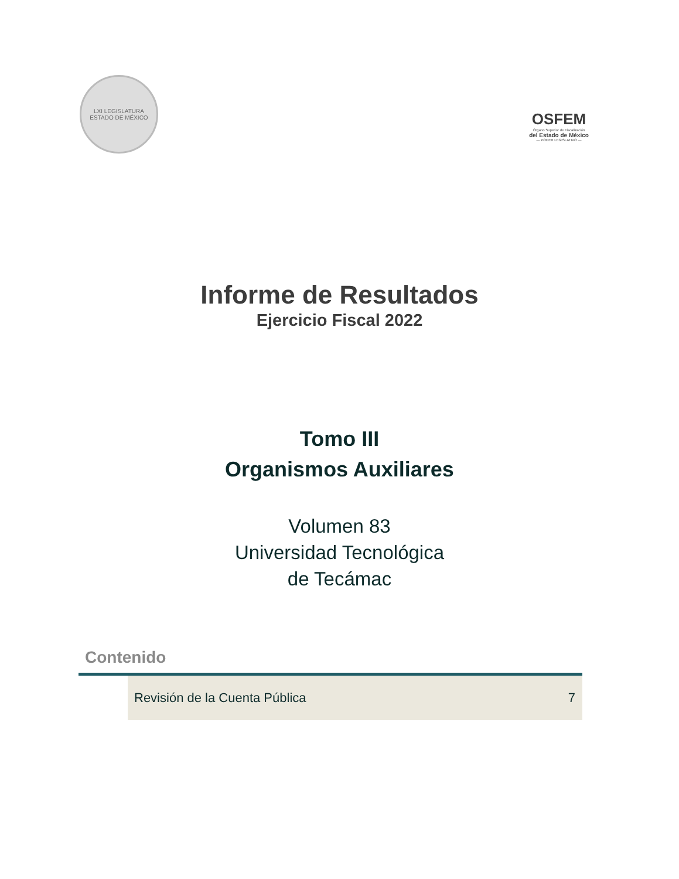LXI LEGISLATURA
ESTADO DE MÉXICO
OSFEM
Órgano Superior de Fiscalización
del Estado de México
— PODER LEGISLATIVO —
Informe de Resultados
Ejercicio Fiscal 2022
Tomo III
Organismos Auxiliares
Volumen 83
Universidad Tecnológica
de Tecámac
Contenido
| | Revisión de la Cuenta Pública | 7 |